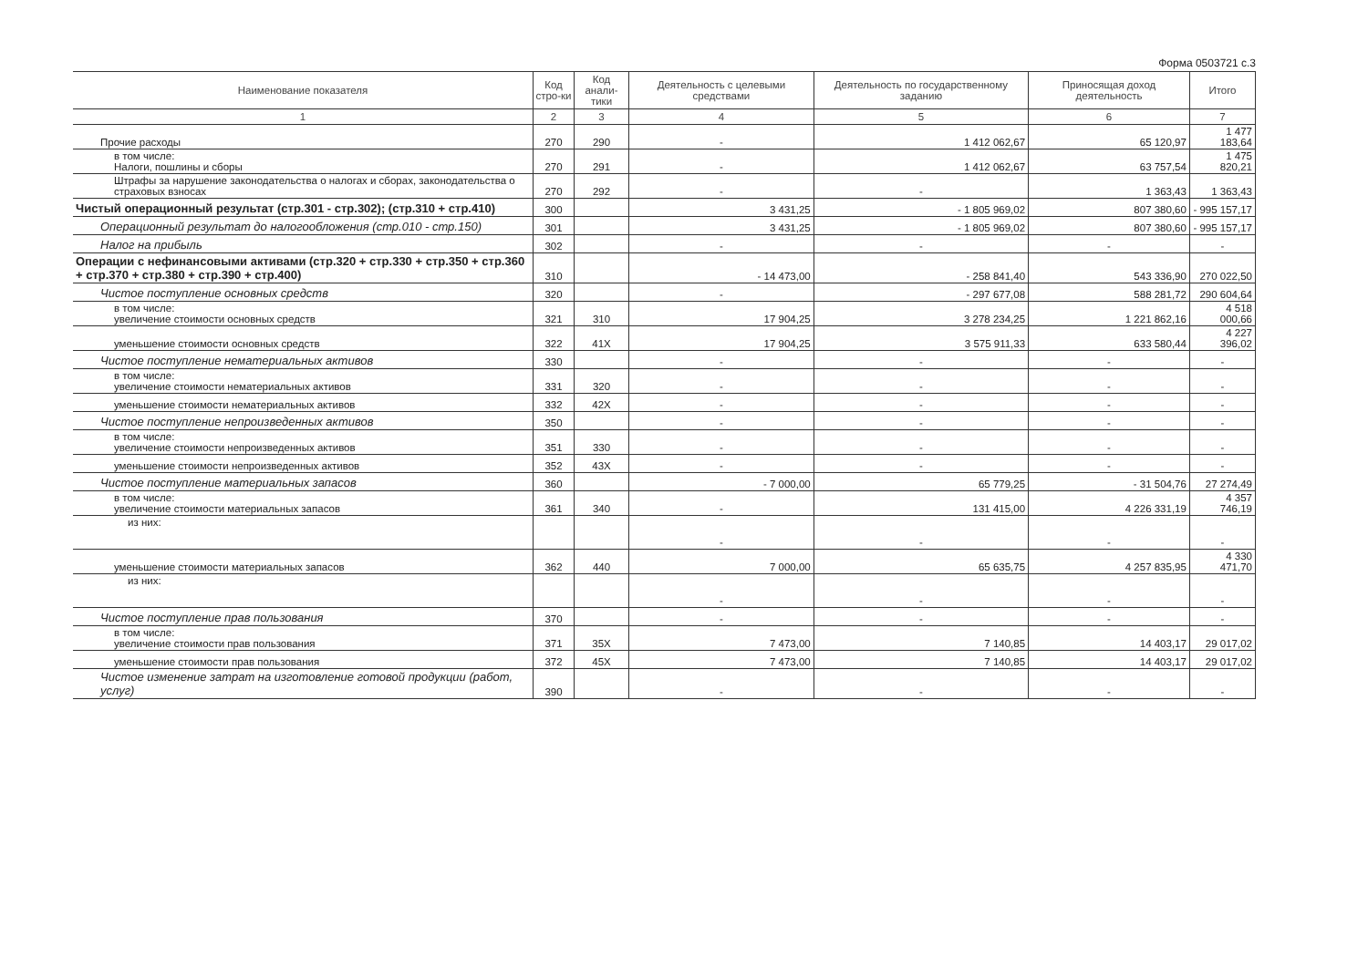Форма 0503721 с.3
| Наименование показателя | Код стро-ки | Код анали-тики | Деятельность с целевыми средствами | Деятельность по государственному заданию | Приносящая доход деятельность | Итого |
| --- | --- | --- | --- | --- | --- | --- |
| 1 | 2 | 3 | 4 | 5 | 6 | 7 |
| Прочие расходы | 270 | 290 | - | 1 412 062,67 | 65 120,97 | 1 477 183,64 |
| в том числе: Налоги, пошлины и сборы | 270 | 291 | - | 1 412 062,67 | 63 757,54 | 1 475 820,21 |
| Штрафы за нарушение законодательства о налогах и сборах, законодательства о страховых взносах | 270 | 292 | - | - | 1 363,43 | 1 363,43 |
| Чистый операционный результат (стр.301 - стр.302); (стр.310 + стр.410) | 300 | | 3 431,25 | - 1 805 969,02 | 807 380,60 | - 995 157,17 |
| Операционный результат до налогообложения (стр.010 - стр.150) | 301 | | 3 431,25 | - 1 805 969,02 | 807 380,60 | - 995 157,17 |
| Налог на прибыль | 302 | | - | - | - | - |
| Операции с нефинансовыми активами (стр.320 + стр.330 + стр.350 + стр.360 + стр.370 + стр.380 + стр.390 + стр.400) | 310 | | - 14 473,00 | - 258 841,40 | 543 336,90 | 270 022,50 |
| Чистое поступление основных средств | 320 | | - | - 297 677,08 | 588 281,72 | 290 604,64 |
| в том числе: увеличение стоимости основных средств | 321 | 310 | 17 904,25 | 3 278 234,25 | 1 221 862,16 | 4 518 000,66 |
| уменьшение стоимости основных средств | 322 | 41X | 17 904,25 | 3 575 911,33 | 633 580,44 | 4 227 396,02 |
| Чистое поступление нематериальных активов | 330 | | - | - | - | - |
| в том числе: увеличение стоимости нематериальных активов | 331 | 320 | - | - | - | - |
| уменьшение стоимости нематериальных активов | 332 | 42X | - | - | - | - |
| Чистое поступление непроизведенных активов | 350 | | - | - | - | - |
| в том числе: увеличение стоимости непроизведенных активов | 351 | 330 | - | - | - | - |
| уменьшение стоимости непроизведенных активов | 352 | 43X | - | - | - | - |
| Чистое поступление материальных запасов | 360 | | - 7 000,00 | 65 779,25 | - 31 504,76 | 27 274,49 |
| в том числе: увеличение стоимости материальных запасов | 361 | 340 | - | 131 415,00 | 4 226 331,19 | 4 357 746,19 |
| из них: | | | - | - | - | - |
| уменьшение стоимости материальных запасов | 362 | 440 | 7 000,00 | 65 635,75 | 4 257 835,95 | 4 330 471,70 |
| из них: | | | - | - | - | - |
| Чистое поступление прав пользования | 370 | | - | - | - | - |
| в том числе: увеличение стоимости прав пользования | 371 | 35X | 7 473,00 | 7 140,85 | 14 403,17 | 29 017,02 |
| уменьшение стоимости прав пользования | 372 | 45X | 7 473,00 | 7 140,85 | 14 403,17 | 29 017,02 |
| Чистое изменение затрат на изготовление готовой продукции (работ, услуг) | 390 | | - | - | - | - |